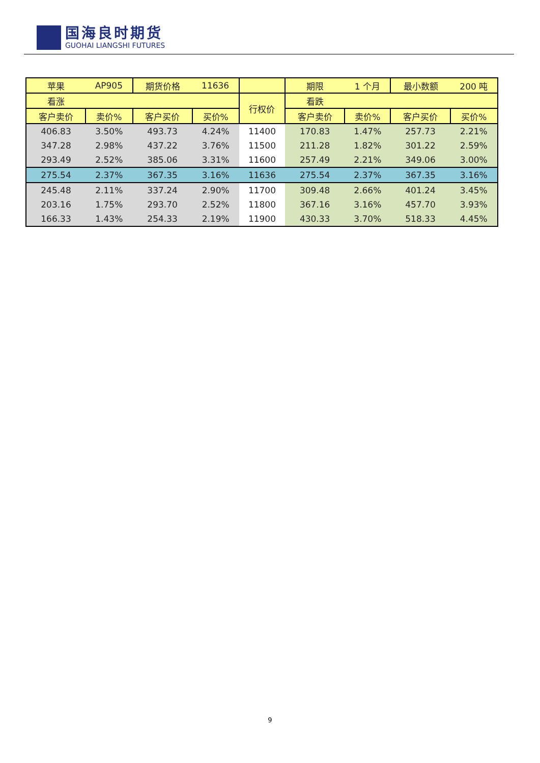国海良时期货
GUOHAI LIANGSHI FUTURES
| 苹果 | AP905 | 期货价格 | 11636 | | 期限 | 1 个月 | 最小数额 | 200 吨 |
| 看涨 | | | | 行权价 | 看跌 | | | |
| 客户卖价 | 卖价% | 客户买价 | 买价% | | 客户卖价 | 卖价% | 客户买价 | 买价% |
| 406.83 | 3.50% | 493.73 | 4.24% | 11400 | 170.83 | 1.47% | 257.73 | 2.21% |
| 347.28 | 2.98% | 437.22 | 3.76% | 11500 | 211.28 | 1.82% | 301.22 | 2.59% |
| 293.49 | 2.52% | 385.06 | 3.31% | 11600 | 257.49 | 2.21% | 349.06 | 3.00% |
| 275.54 | 2.37% | 367.35 | 3.16% | 11636 | 275.54 | 2.37% | 367.35 | 3.16% |
| 245.48 | 2.11% | 337.24 | 2.90% | 11700 | 309.48 | 2.66% | 401.24 | 3.45% |
| 203.16 | 1.75% | 293.70 | 2.52% | 11800 | 367.16 | 3.16% | 457.70 | 3.93% |
| 166.33 | 1.43% | 254.33 | 2.19% | 11900 | 430.33 | 3.70% | 518.33 | 4.45% |
9